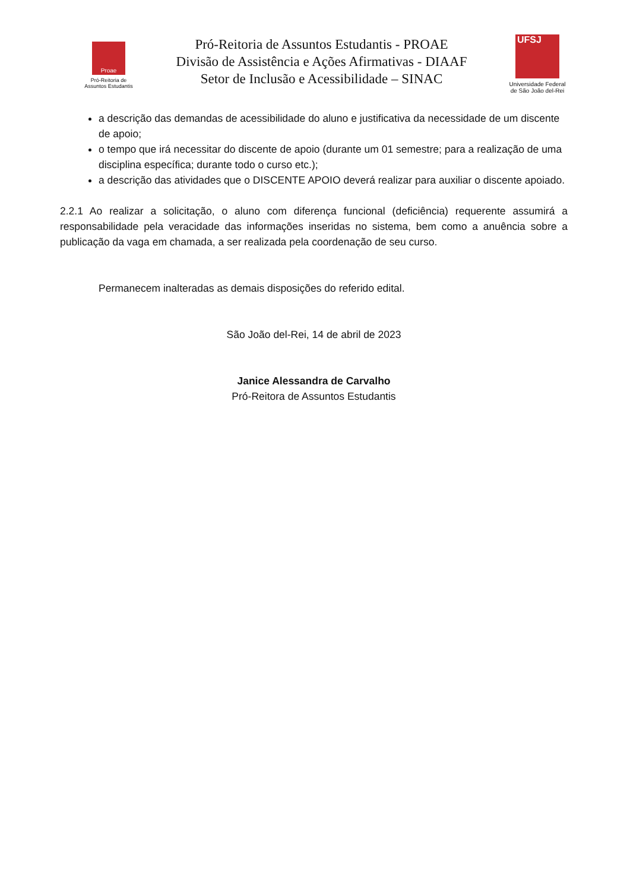Proae
Pró-Reitoria de
Assuntos Estudantis
Pró-Reitoria de Assuntos Estudantis - PROAE
Divisão de Assistência e Ações Afirmativas - DIAAF
Setor de Inclusão e Acessibilidade – SINAC
UFSJ
Universidade Federal
de São João del-Rei
a descrição das demandas de acessibilidade do aluno e justificativa da necessidade de um discente de apoio;
o tempo que irá necessitar do discente de apoio (durante um 01 semestre; para a realização de uma disciplina específica; durante todo o curso etc.);
a descrição das atividades que o DISCENTE APOIO deverá realizar para auxiliar o discente apoiado.
2.2.1 Ao realizar a solicitação, o aluno com diferença funcional (deficiência) requerente assumirá a responsabilidade pela veracidade das informações inseridas no sistema, bem como a anuência sobre a publicação da vaga em chamada, a ser realizada pela coordenação de seu curso.
Permanecem inalteradas as demais disposições do referido edital.
São João del-Rei, 14 de abril de 2023
Janice Alessandra de Carvalho
Pró-Reitora de Assuntos Estudantis